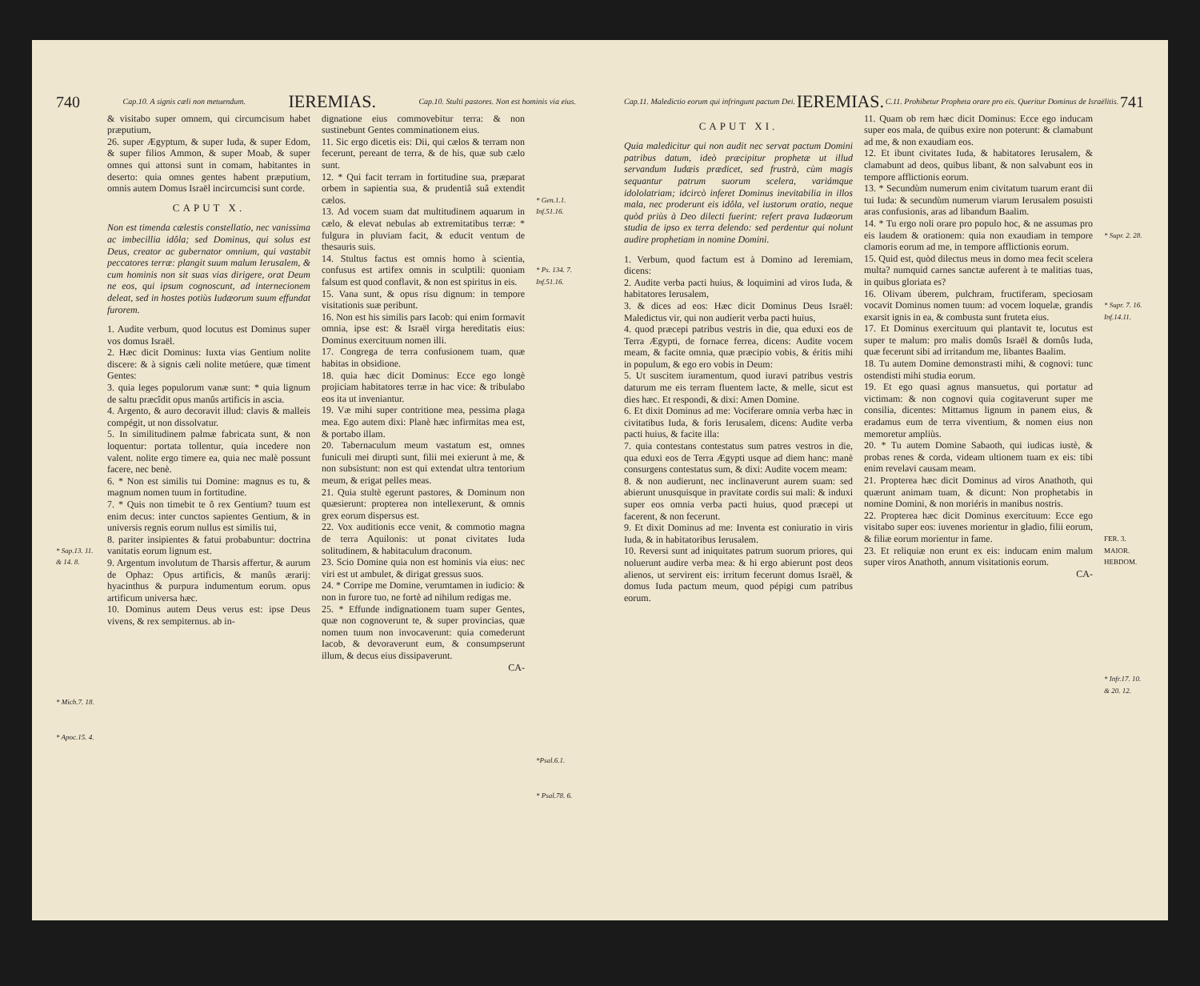740 Cap.10. A signis cæli non metuendum. IEREMIAS. Cap.10. Stulti pastores. Non est hominis via eius.
* Sap.13. 11. & 14. 8.
* Mich.7. 18.
* Apoc.15. 4.
& visitabo super omnem, qui circumcisum habet præputium,
26. super Ægyptum, & super Iuda, & super Edom, & super filios Ammon, & super Moab, & super omnes qui attonsi sunt in comam, habitantes in deserto: quia omnes gentes habent præputium, omnis autem Domus Israël incircumcisi sunt corde.
CAPUT X.
Non est timenda cælestis constellatio, nec vanissima ac imbecillia idôla; sed Dominus, qui solus est Deus, creator ac gubernator omnium, qui vastabit peccatores terræ: plangit suum malum Ierusalem, & cum hominis non sit suas vias dirigere, orat Deum ne eos, qui ipsum cognoscunt, ad internecionem deleat, sed in hostes potiùs Iudæorum suum effundat furorem.
1. Audite verbum, quod locutus est Dominus super vos domus Israël.
2. Hæc dicit Dominus: Iuxta vias Gentium nolite discere: & à signis cæli nolite metúere, quæ timent Gentes:
3. quia leges populorum vanæ sunt: * quia lignum de saltu præcîdit opus manûs artificis in ascia.
4. Argento, & auro decoravit illud: clavis & malleis compégit, ut non dissolvatur.
5. In similitudinem palmæ fabricata sunt, & non loquentur: portata tollentur, quia incedere non valent. nolite ergo timere ea, quia nec malè possunt facere, nec benè.
6. * Non est similis tui Domine: magnus es tu, & magnum nomen tuum in fortitudine.
7. * Quis non timebit te ô rex Gentium? tuum est enim decus: inter cunctos sapientes Gentium, & in universis regnis eorum nullus est similis tui,
8. pariter insipientes & fatui probabuntur: doctrina vanitatis eorum lignum est.
9. Argentum involutum de Tharsis affertur, & aurum de Ophaz: Opus artificis, & manûs ærarij: hyacinthus & purpura indumentum eorum. opus artificum universa hæc.
10. Dominus autem Deus verus est: ipse Deus vivens, & rex sempiternus. ab in-
dignatione eius commovebitur terra: & non sustinebunt Gentes comminationem eius.
11. Sic ergo dicetis eis: Dii, qui cælos & terram non fecerunt, pereant de terra, & de his, quæ sub cælo sunt.
12. * Qui facit terram in fortitudine sua, præparat orbem in sapientia sua, & prudentiâ suâ extendit cælos.
13. Ad vocem suam dat multitudinem aquarum in cælo, & elevat nebulas ab extremitatibus terræ: * fulgura in pluviam facit, & educit ventum de thesauris suis.
14. Stultus factus est omnis homo à scientia, confusus est artifex omnis in sculptili: quoniam falsum est quod conflavit, & non est spiritus in eis.
15. Vana sunt, & opus risu dignum: in tempore visitationis suæ peribunt.
16. Non est his similis pars Iacob: qui enim formavit omnia, ipse est: & Israël virga hereditatis eius: Dominus exercituum nomen illi.
17. Congrega de terra confusionem tuam, quæ habitas in obsidione.
18. quia hæc dicit Dominus: Ecce ego longè projiciam habitatores terræ in hac vice: & tribulabo eos ita ut inveniantur.
19. Væ mihi super contritione mea, pessima plaga mea. Ego autem dixi: Planè hæc infirmitas mea est, & portabo illam.
20. Tabernaculum meum vastatum est, omnes funiculi mei dirupti sunt, filii mei exierunt à me, & non subsistunt: non est qui extendat ultra tentorium meum, & erigat pelles meas.
21. Quia stultè egerunt pastores, & Dominum non quæsierunt: propterea non intellexerunt, & omnis grex eorum dispersus est.
22. Vox auditionis ecce venit, & commotio magna de terra Aquilonis: ut ponat civitates Iuda solitudinem, & habitaculum draconum.
23. Scio Domine quia non est hominis via eius: nec viri est ut ambulet, & dirigat gressus suos.
24. * Corripe me Domine, verumtamen in iudicio: & non in furore tuo, ne fortè ad nihilum redigas me.
25. * Effunde indignationem tuam super Gentes, quæ non cognoverunt te, & super provincias, quæ nomen tuum non invocaverunt: quia comederunt Iacob, & devoraverunt eum, & consumpserunt illum, & decus eius dissipaverunt.
CA-
* Gen.1.1. Inf.51.16.
* Ps. 134. 7. Inf.51.16.
*Psal.6.1.
* Psal.78. 6.
Cap.11. Maledictio eorum qui infringunt pactum Dei. IEREMIAS. C.11. Prohibetur Propheta orare pro eis. Queritur Dominus de Israëlitis. 741
CAPUT XI.
Quia maledicitur qui non audit nec servat pactum Domini patribus datum, ideò præcipitur prophetæ ut illud servandum Iudæis prædicet, sed frustrà, cùm magis sequantur patrum suorum scelera, variámque idololatriam; idcircò inferet Dominus inevitabilia in illos mala, nec proderunt eis idôla, vel iustorum oratio, neque quòd priùs à Deo dilecti fuerint: refert prava Iudæorum studia de ipso ex terra delendo: sed perdentur qui nolunt audire prophetiam in nomine Domini.
1. Verbum, quod factum est à Domino ad Ieremiam, dicens:
2. Audite verba pacti huius, & loquimini ad viros Iuda, & habitatores Ierusalem,
3. & dices ad eos: Hæc dicit Dominus Deus Israël: Maledictus vir, qui non audíerit verba pacti huius,
4. quod præcepi patribus vestris in die, qua eduxi eos de Terra Ægypti, de fornace ferrea, dicens: Audite vocem meam, & facite omnia, quæ præcipio vobis, & éritis mihi in populum, & ego ero vobis in Deum:
5. Ut suscitem iuramentum, quod iuravi patribus vestris daturum me eis terram fluentem lacte, & melle, sicut est dies hæc. Et respondi, & dixi: Amen Domine.
6. Et dixit Dominus ad me: Vociferare omnia verba hæc in civitatibus Iuda, & foris Ierusalem, dicens: Audite verba pacti huius, & facite illa:
7. quia contestans contestatus sum patres vestros in die, qua eduxi eos de Terra Ægypti usque ad diem hanc: manè consurgens contestatus sum, & dixi: Audite vocem meam:
8. & non audierunt, nec inclinaverunt aurem suam: sed abierunt unusquisque in pravitate cordis sui mali: & induxi super eos omnia verba pacti huius, quod præcepi ut facerent, & non fecerunt.
9. Et dixit Dominus ad me: Inventa est coniuratio in viris Iuda, & in habitatoribus Ierusalem.
10. Reversi sunt ad iniquitates patrum suorum priores, qui noluerunt audire verba mea: & hi ergo abierunt post deos alienos, ut servirent eis: irritum fecerunt domus Israël, & domus Iuda pactum meum, quod pépigi cum patribus eorum.
11. Quam ob rem hæc dicit Dominus: Ecce ego inducam super eos mala, de quibus exire non poterunt: & clamabunt ad me, & non exaudiam eos.
12. Et ibunt civitates Iuda, & habitatores Ierusalem, & clamabunt ad deos, quibus libant, & non salvabunt eos in tempore afflictionis eorum.
13. * Secundùm numerum enim civitatum tuarum erant dii tui Iuda: & secundùm numerum viarum Ierusalem posuisti aras confusionis, aras ad libandum Baalim.
14. * Tu ergo noli orare pro populo hoc, & ne assumas pro eis laudem & orationem: quia non exaudiam in tempore clamoris eorum ad me, in tempore afflictionis eorum.
15. Quid est, quòd dilectus meus in domo mea fecit scelera multa? numquid carnes sanctæ auferent à te malitias tuas, in quibus gloriata es?
16. Olivam úberem, pulchram, fructiferam, speciosam vocavit Dominus nomen tuum: ad vocem loquelæ, grandis exarsit ignis in ea, & combusta sunt fruteta eius.
17. Et Dominus exercituum qui plantavit te, locutus est super te malum: pro malis domûs Israël & domûs Iuda, quæ fecerunt sibi ad irritandum me, libantes Baalim.
18. Tu autem Domine demonstrasti mihi, & cognovi: tunc ostendisti mihi studia eorum.
19. Et ego quasi agnus mansuetus, qui portatur ad victimam: & non cognovi quia cogitaverunt super me consilia, dicentes: Mittamus lignum in panem eius, & eradamus eum de terra viventium, & nomen eius non memoretur ampliùs.
20. * Tu autem Domine Sabaoth, qui iudicas iustè, & probas renes & corda, videam ultionem tuam ex eis: tibi enim revelavi causam meam.
21. Propterea hæc dicit Dominus ad viros Anathoth, qui quærunt animam tuam, & dicunt: Non prophetabis in nomine Domini, & non moriéris in manibus nostris.
22. Propterea hæc dicit Dominus exercituum: Ecce ego visitabo super eos: iuvenes morientur in gladio, filii eorum, & filiæ eorum morientur in fame.
23. Et reliquiæ non erunt ex eis: inducam enim malum super viros Anathoth, annum visitationis eorum.
CA-
* Supr. 2. 28.
* Supr. 7. 16. Inf.14.11.
FER. 3. MAIOR. HEBDOM.
* Infr.17. 10. & 20. 12.